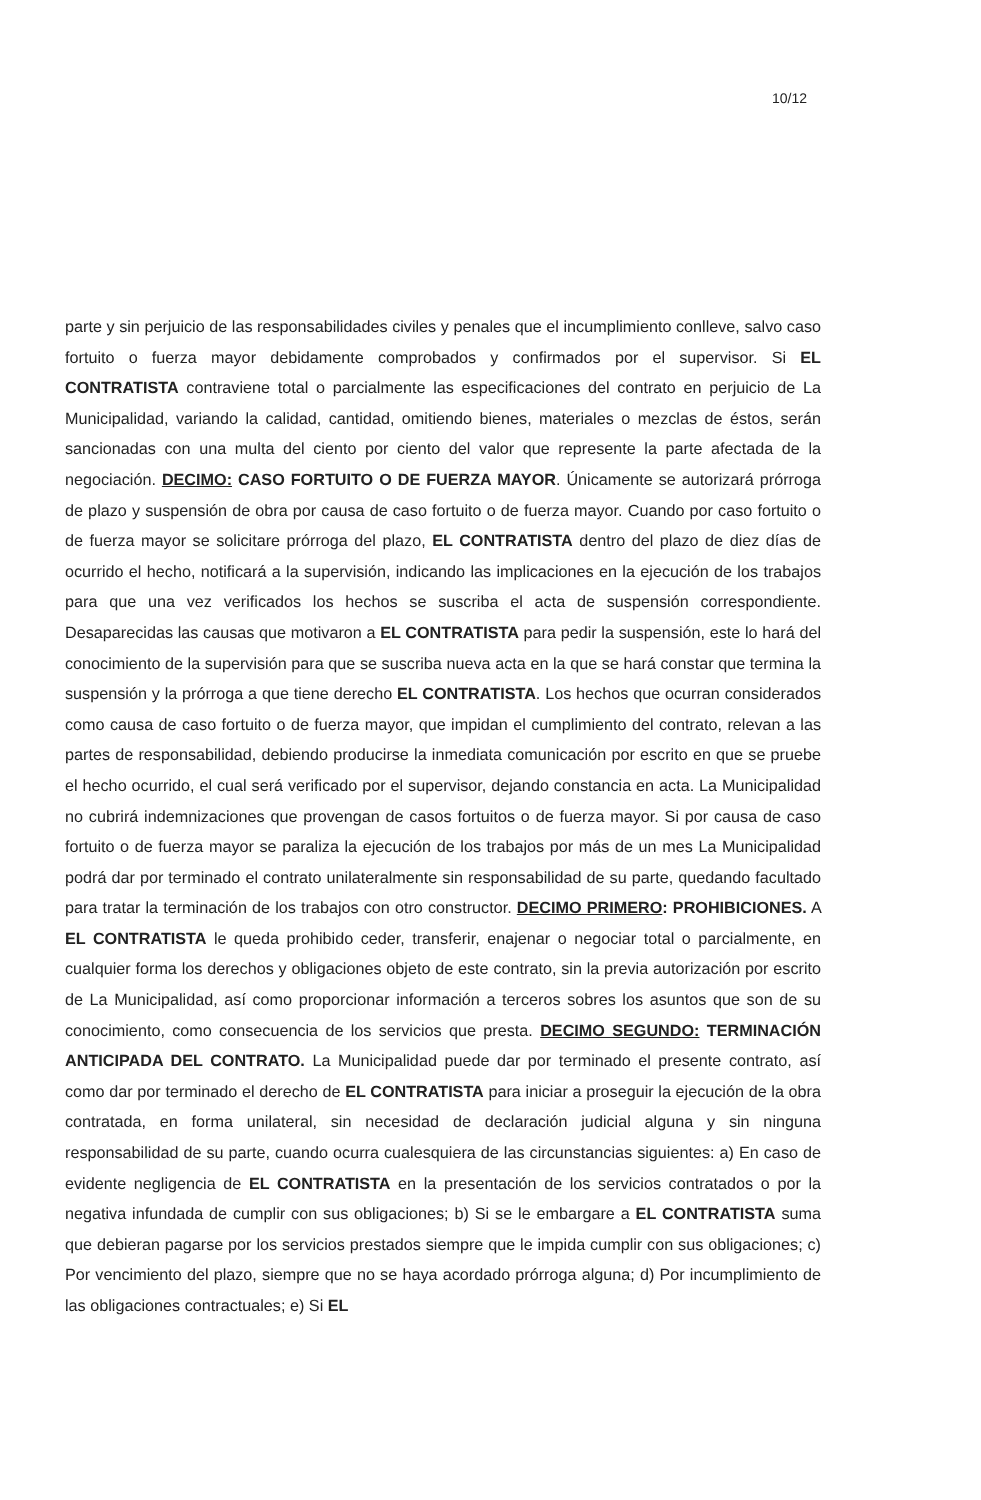10/12
parte y sin perjuicio de las responsabilidades civiles y penales que el incumplimiento conlleve, salvo caso fortuito o fuerza mayor debidamente comprobados y confirmados por el supervisor. Si EL CONTRATISTA contraviene total o parcialmente las especificaciones del contrato en perjuicio de La Municipalidad, variando la calidad, cantidad, omitiendo bienes, materiales o mezclas de éstos, serán sancionadas con una multa del ciento por ciento del valor que represente la parte afectada de la negociación. DECIMO: CASO FORTUITO O DE FUERZA MAYOR. Únicamente se autorizará prórroga de plazo y suspensión de obra por causa de caso fortuito o de fuerza mayor. Cuando por caso fortuito o de fuerza mayor se solicitare prórroga del plazo, EL CONTRATISTA dentro del plazo de diez días de ocurrido el hecho, notificará a la supervisión, indicando las implicaciones en la ejecución de los trabajos para que una vez verificados los hechos se suscriba el acta de suspensión correspondiente. Desaparecidas las causas que motivaron a EL CONTRATISTA para pedir la suspensión, este lo hará del conocimiento de la supervisión para que se suscriba nueva acta en la que se hará constar que termina la suspensión y la prórroga a que tiene derecho EL CONTRATISTA. Los hechos que ocurran considerados como causa de caso fortuito o de fuerza mayor, que impidan el cumplimiento del contrato, relevan a las partes de responsabilidad, debiendo producirse la inmediata comunicación por escrito en que se pruebe el hecho ocurrido, el cual será verificado por el supervisor, dejando constancia en acta. La Municipalidad no cubrirá indemnizaciones que provengan de casos fortuitos o de fuerza mayor. Si por causa de caso fortuito o de fuerza mayor se paraliza la ejecución de los trabajos por más de un mes La Municipalidad podrá dar por terminado el contrato unilateralmente sin responsabilidad de su parte, quedando facultado para tratar la terminación de los trabajos con otro constructor. DECIMO PRIMERO: PROHIBICIONES. A EL CONTRATISTA le queda prohibido ceder, transferir, enajenar o negociar total o parcialmente, en cualquier forma los derechos y obligaciones objeto de este contrato, sin la previa autorización por escrito de La Municipalidad, así como proporcionar información a terceros sobres los asuntos que son de su conocimiento, como consecuencia de los servicios que presta. DECIMO SEGUNDO: TERMINACIÓN ANTICIPADA DEL CONTRATO. La Municipalidad puede dar por terminado el presente contrato, así como dar por terminado el derecho de EL CONTRATISTA para iniciar a proseguir la ejecución de la obra contratada, en forma unilateral, sin necesidad de declaración judicial alguna y sin ninguna responsabilidad de su parte, cuando ocurra cualesquiera de las circunstancias siguientes: a) En caso de evidente negligencia de EL CONTRATISTA en la presentación de los servicios contratados o por la negativa infundada de cumplir con sus obligaciones; b) Si se le embargare a EL CONTRATISTA suma que debieran pagarse por los servicios prestados siempre que le impida cumplir con sus obligaciones; c) Por vencimiento del plazo, siempre que no se haya acordado prórroga alguna; d) Por incumplimiento de las obligaciones contractuales; e) Si EL